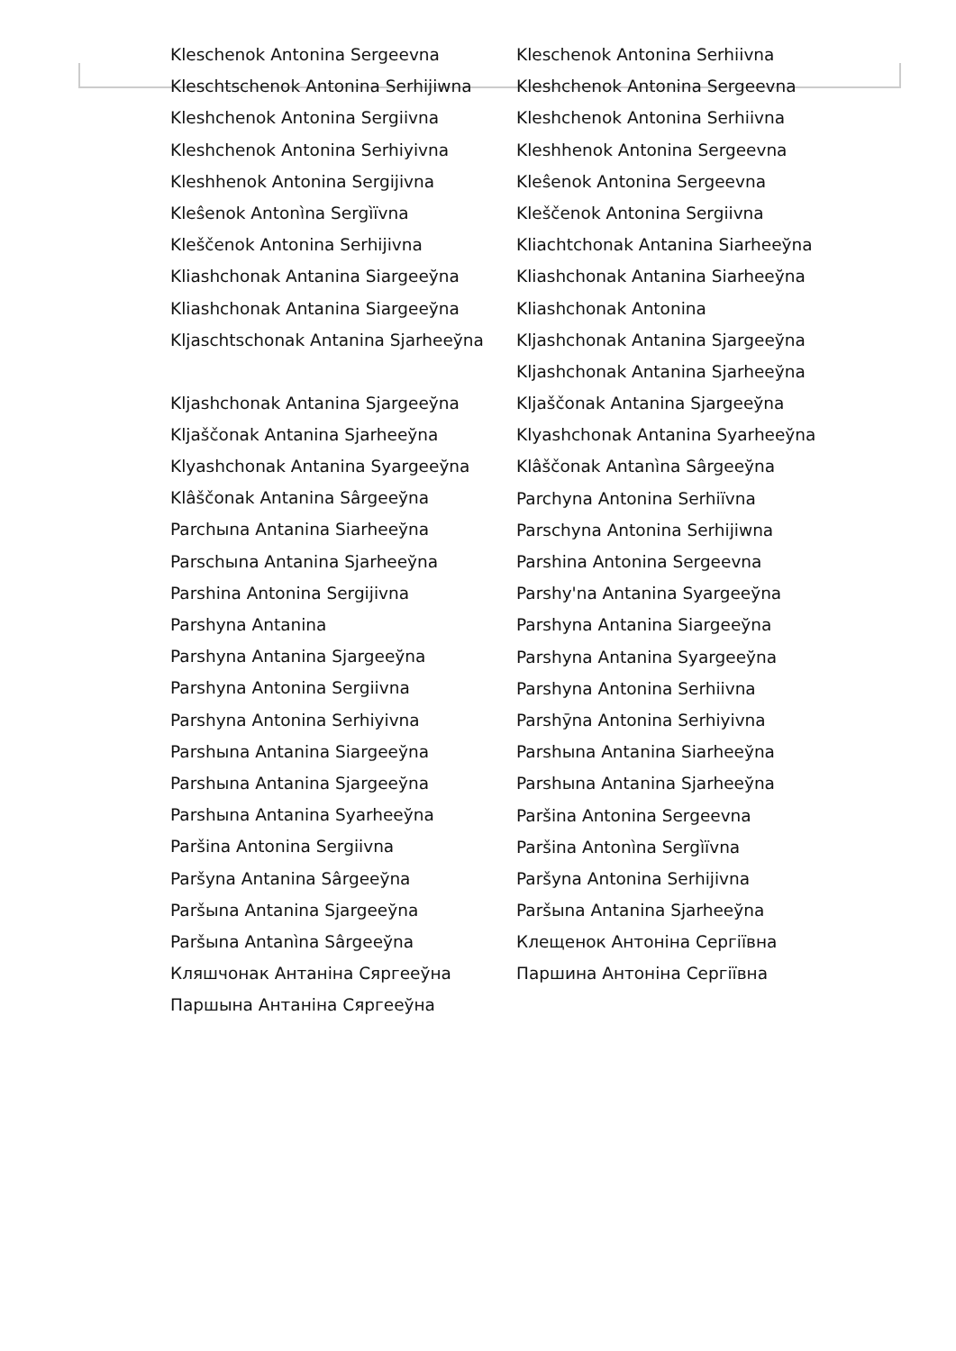Kleschenok Antonina Sergeevna
Kleschtschenok Antonina Serhijiwna
Kleshchenok Antonina Sergiivna
Kleshchenok Antonina Serhiyivna
Kleshhenok Antonina Sergijivna
Kleŝenok Antonìna Sergìïvna
Kleščenok Antonina Serhijivna
Kliashchonak Antanina Siargeeўna
Kliashchonak Antanina Siargeeўna
Kljaschtschonak Antanina Sjarheeўna
Kljashchonak Antanina Sjargeeўna
Kljaščonak Antanina Sjarheeўna
Klyashchonak Antanina Syargeeўna
Klâščonak Antanina Sârgeeўna
Parchыna Antanina Siarheeўna
Parschыna Antanina Sjarheeўna
Parshina Antonina Sergijivna
Parshyna Antanina
Parshyna Antanina Sjargeeўna
Parshyna Antonina Sergiivna
Parshyna Antonina Serhiyivna
Parshыna Antanina Siargeeўna
Parshыna Antanina Sjargeeўna
Parshыna Antanina Syarheeўna
Paršina Antonina Sergiivna
Paršyna Antanina Sârgeeўna
Paršыna Antanina Sjargeeўna
Paršыna Antanìna Sârgeeўna
Кляшчонак Антаніна Сяргееўна
Паршына Антаніна Сяргееўна
Kleschenok Antonina Serhiivna
Kleshchenok Antonina Sergeevna
Kleshchenok Antonina Serhiivna
Kleshhenok Antonina Sergeevna
Kleŝenok Antonina Sergeevna
Kleščenok Antonina Sergiivna
Kliachtchonak Antanina Siarheeўna
Kliashchonak Antanina Siarheeўna
Kliashchonak Antonina
Kljashchonak Antanina Sjargeeўna
Kljashchonak Antanina Sjarheeўna
Kljaščonak Antanina Sjargeeўna
Klyashchonak Antanina Syarheeўna
Klâščonak Antanìna Sârgeeўna
Parchyna Antonina Serhiïvna
Parschyna Antonina Serhijiwna
Parshina Antonina Sergeevna
Parshy'na Antanina Syargeeўna
Parshyna Antanina Siargeeўna
Parshyna Antanina Syargeeўna
Parshyna Antonina Serhiivna
Parshȳna Antonina Serhiyivna
Parshыna Antanina Siarheeўna
Parshыna Antanina Sjarheeўna
Paršina Antonina Sergeevna
Paršina Antonìna Sergìïvna
Paršyna Antonina Serhijivna
Paršыna Antanina Sjarheeўna
Клещенок Антоніна Сергіївна
Паршина Антоніна Сергіївна